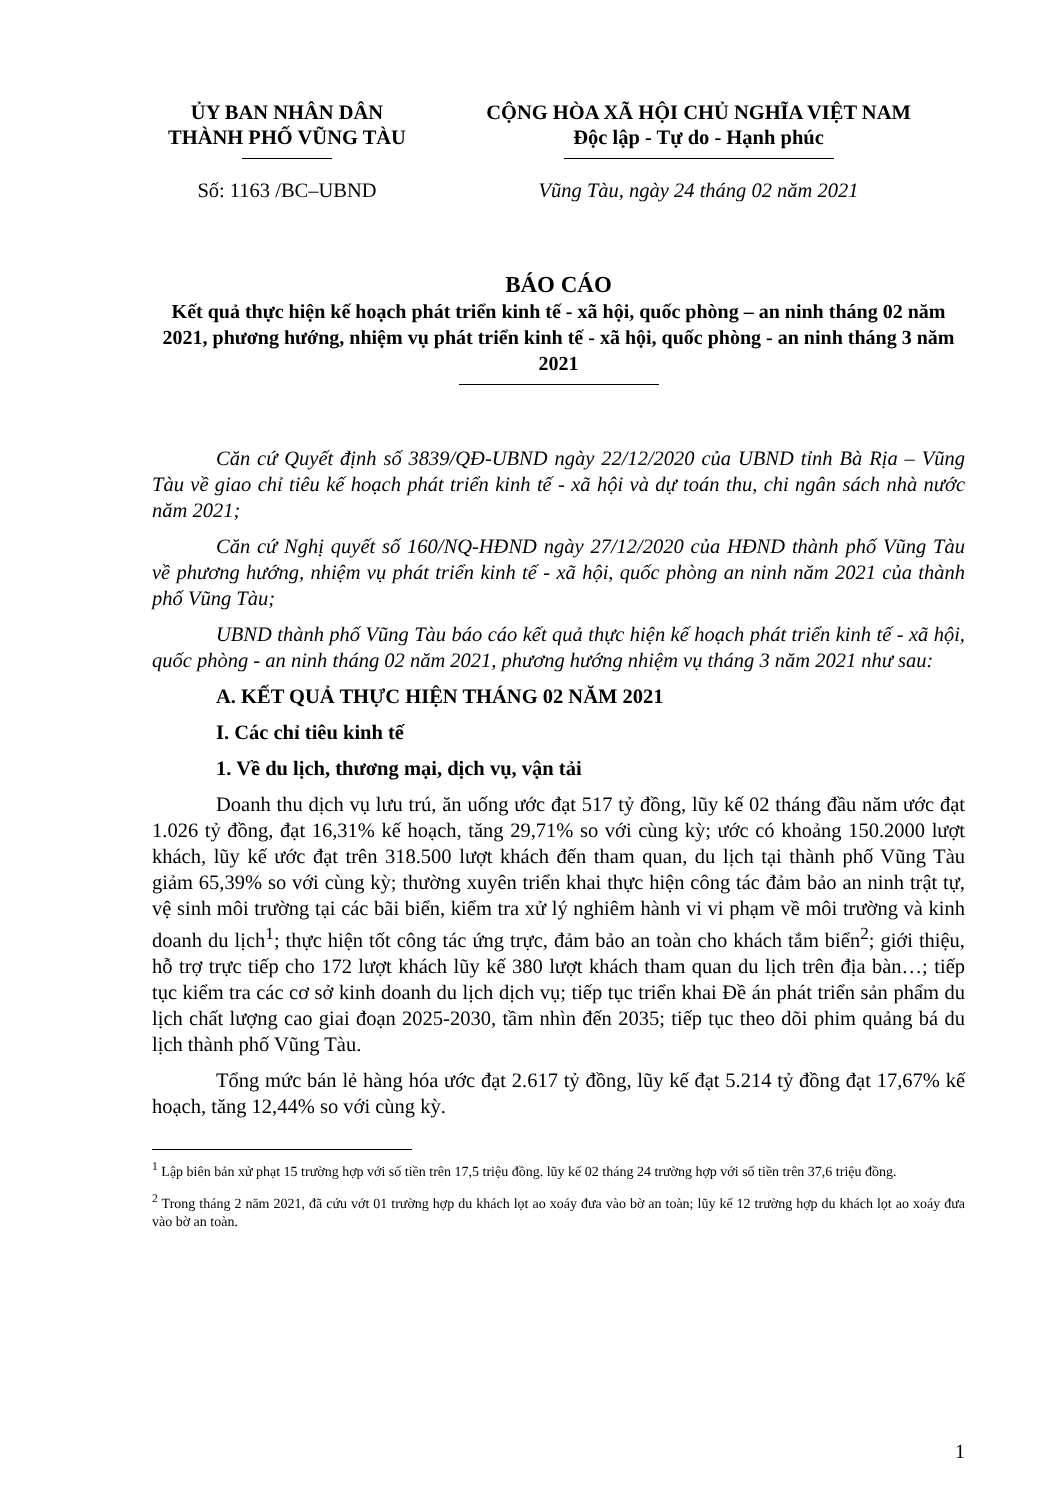ỦY BAN NHÂN DÂN
THÀNH PHỐ VŨNG TÀU
CỘNG HÒA XÃ HỘI CHỦ NGHĨA VIỆT NAM
Độc lập - Tự do - Hạnh phúc
Số: 1163 /BC–UBND Vũng Tàu, ngày 24 tháng 02 năm 2021
BÁO CÁO
Kết quả thực hiện kế hoạch phát triển kinh tế - xã hội, quốc phòng – an ninh tháng 02 năm 2021, phương hướng, nhiệm vụ phát triển kinh tế - xã hội, quốc phòng - an ninh tháng 3 năm 2021
Căn cứ Quyết định số 3839/QĐ-UBND ngày 22/12/2020 của UBND tỉnh Bà Rịa – Vũng Tàu về giao chỉ tiêu kế hoạch phát triển kinh tế - xã hội và dự toán thu, chi ngân sách nhà nước năm 2021;
Căn cứ Nghị quyết số 160/NQ-HĐND ngày 27/12/2020 của HĐND thành phố Vũng Tàu về phương hướng, nhiệm vụ phát triển kinh tế - xã hội, quốc phòng an ninh năm 2021 của thành phố Vũng Tàu;
UBND thành phố Vũng Tàu báo cáo kết quả thực hiện kế hoạch phát triển kinh tế - xã hội, quốc phòng - an ninh tháng 02 năm 2021, phương hướng nhiệm vụ tháng 3 năm 2021 như sau:
A. KẾT QUẢ THỰC HIỆN THÁNG 02 NĂM 2021
I. Các chỉ tiêu kinh tế
1. Về du lịch, thương mại, dịch vụ, vận tải
Doanh thu dịch vụ lưu trú, ăn uống ước đạt 517 tỷ đồng, lũy kế 02 tháng đầu năm ước đạt 1.026 tỷ đồng, đạt 16,31% kế hoạch, tăng 29,71% so với cùng kỳ; ước có khoảng 150.2000 lượt khách, lũy kế ước đạt trên 318.500 lượt khách đến tham quan, du lịch tại thành phố Vũng Tàu giảm 65,39% so với cùng kỳ; thường xuyên triển khai thực hiện công tác đảm bảo an ninh trật tự, vệ sinh môi trường tại các bãi biển, kiểm tra xử lý nghiêm hành vi vi phạm về môi trường và kinh doanh du lịch<sup>1</sup>; thực hiện tốt công tác ứng trực, đảm bảo an toàn cho khách tắm biển<sup>2</sup>; giới thiệu, hỗ trợ trực tiếp cho 172 lượt khách lũy kế 380 lượt khách tham quan du lịch trên địa bàn…; tiếp tục kiểm tra các cơ sở kinh doanh du lịch dịch vụ; tiếp tục triển khai Đề án phát triển sản phẩm du lịch chất lượng cao giai đoạn 2025-2030, tầm nhìn đến 2035; tiếp tục theo dõi phim quảng bá du lịch thành phố Vũng Tàu.
Tổng mức bán lẻ hàng hóa ước đạt 2.617 tỷ đồng, lũy kế đạt 5.214 tỷ đồng đạt 17,67% kế hoạch, tăng 12,44% so với cùng kỳ.
<sup>1</sup> Lập biên bản xử phạt 15 trường hợp với số tiền trên 17,5 triệu đồng. lũy kế 02 tháng 24 trường hợp với số tiền trên 37,6 triệu đồng.
<sup>2</sup> Trong tháng 2 năm 2021, đã cứu vớt 01 trường hợp du khách lọt ao xoáy đưa vào bờ an toàn; lũy kế 12 trường hợp du khách lọt ao xoáy đưa vào bờ an toàn.
1